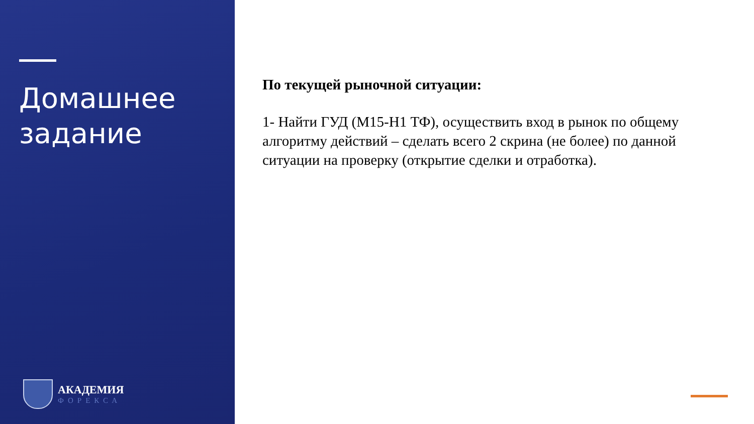Домашнее
задание
АКАДЕМИЯ
ФОРЕКСА
По текущей рыночной ситуации:
1- Найти ГУД (М15-Н1 ТФ), осуществить вход в рынок по общему алгоритму действий – сделать всего 2 скрина (не более) по данной ситуации на проверку (открытие сделки и отработка).